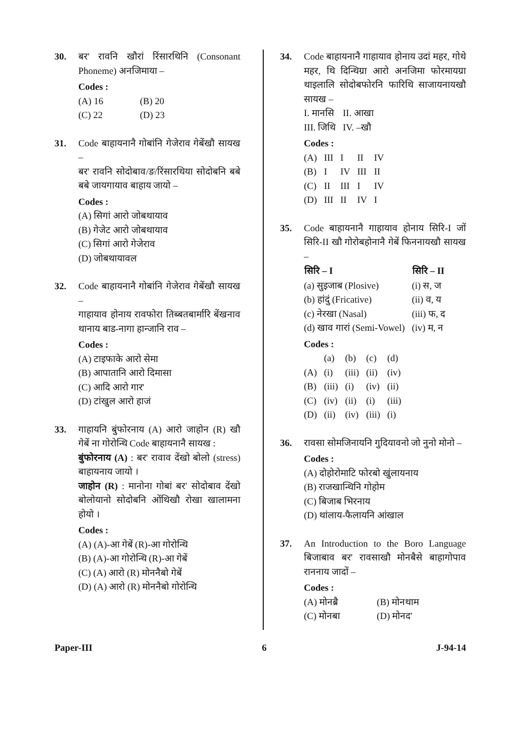30. बर' रावनि खौरां रिंसारथिनि (Consonant Phoneme) अनजिमाया –
Codes :
| (A) 16 | (B) 20 |
| (C) 22 | (D) 23 |
31. Code बाहायनानै गोबांनि गेजेराव गेबेंखौ सायख –
बर' रावनि सोदोबाव/ङ/रिंसारथिया सोदोबनि बबे बबे जायगायाव बाहाय जायो –
Codes :
(A) सिगां आरो जोबथायाव
(B) गेजेट आरो जोबथायाव
(C) सिगां आरो गेजेराव
(D) जोबथायावल
32. Code बाहायनानै गोबांनि गेजेराव गेबेंखौ सायख –
गाहायाव होनाय रावफोरा तिब्बतबार्मारि बेंखनाव थानाय बाड-नागा हान्जानि राव –
Codes :
(A) टाइफाके आरो सेमा
(B) आपातानि आरो दिमासा
(C) आदि आरो गार'
(D) टांखुल आरो हाजं
33. गाहायनि बुंफोरनाय (A) आरो जाहोन (R) खौ गेबें ना गोरोन्थि Code बाहायनानै सायख :
बुंफोरनाय (A) : बर' रावाव देंखो बोलो (stress) बाहायनाय जायो ।
जाहोन (R) : मानोना गोबां बर' सोदोबाव देंखो बोलोयानो सोदोबनि ओंथिखौ रोखा खालामना होयो ।
Codes :
(A) (A)-आ गेबें (R)-आ गोरोन्थि
(B) (A)-आ गोरोन्थि (R)-आ गेबें
(C) (A) आरो (R) मोननैबो गेबें
(D) (A) आरो (R) मोननैबो गोरोन्थि
34. Code बाहायनानै गाहायाव होनाय उदां महर, गोथे महर, थि दिन्थिग्रा आरो अनजिमा फोरमायग्रा थाइलालि सोदोबफोरनि फारिथि साजायनायखौ सायख –
| I. मानसि | II. आखा |
| III. जिथि | IV. –खौ |
Codes :
| (A) | III | I | II | IV |
| (B) | I | IV | III | II |
| (C) | II | III | I | IV |
| (D) | III | II | IV | I |
35. Code बाहायनानै गाहायाव होनाय सिरि-I जों सिरि-II खौ गोरोबहोनानै गेबें फिननायखौ सायख –
| सिरि – I | सिरि – II |
| --- | --- |
| (a) सुइजाब (Plosive) | (i) स, ज |
| (b) हांदुं (Fricative) | (ii) व, य |
| (c) नेरखा (Nasal) | (iii) फ, द |
| (d) खाव गारां (Semi-Vowel) | (iv) म, न |
Codes :
| | (a) | (b) | (c) | (d) |
| (A) | (i) | (iii) | (ii) | (iv) |
| (B) | (iii) | (i) | (iv) | (ii) |
| (C) | (iv) | (ii) | (i) | (iii) |
| (D) | (ii) | (iv) | (iii) | (i) |
36. रावसा सोमजिनायनि गुदियावनो जो नुनो मोनो –
Codes :
(A) दोहोरोमाटि फोरबो खुंलायनाय
(B) राजखान्थिनि गोहोम
(C) बिजाब भिरनाय
(D) थांलाय-फैलायनि आंखाल
37. An Introduction to the Boro Language बिजाबाव बर' रावसाखौ मोनबैसे बाहागोपाव राननाय जादों –
Codes :
| (A) मोनब्रै | (B) मोनथाम |
| (C) मोनबा | (D) मोनद' |
Paper-III 6 J-94-14